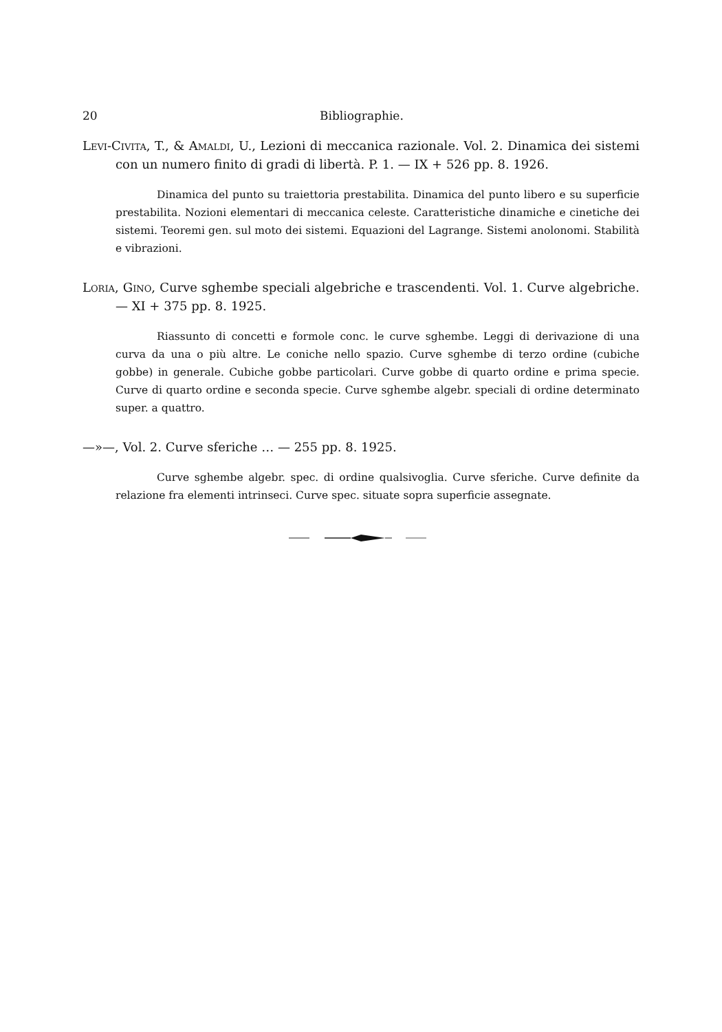20 Bibliographie.
Levi-Civita, T., & Amaldi, U., Lezioni di meccanica razionale. Vol. 2. Dinamica dei sistemi con un numero finito di gradi di libertà. P. 1. — IX + 526 pp. 8. 1926.
Dinamica del punto su traiettoria prestabilita. Dinamica del punto libero e su superficie prestabilita. Nozioni elementari di meccanica celeste. Caratteristiche dinamiche e cinetiche dei sistemi. Teoremi gen. sul moto dei sistemi. Equazioni del Lagrange. Sistemi anolonomi. Stabilità e vibrazioni.
Loria, Gino, Curve sghembe speciali algebriche e trascendenti. Vol. 1. Curve algebriche. — XI + 375 pp. 8. 1925.
Riassunto di concetti e formole conc. le curve sghembe. Leggi di derivazione di una curva da una o più altre. Le coniche nello spazio. Curve sghembe di terzo ordine (cubiche gobbe) in generale. Cubiche gobbe particolari. Curve gobbe di quarto ordine e prima specie. Curve di quarto ordine e seconda specie. Curve sghembe algebr. speciali di ordine determinato super. a quattro.
—»—, Vol. 2. Curve sferiche … — 255 pp. 8. 1925.
Curve sghembe algebr. spec. di ordine qualsivoglia. Curve sferiche. Curve definite da relazione fra elementi intrinseci. Curve spec. situate sopra superficie assegnate.